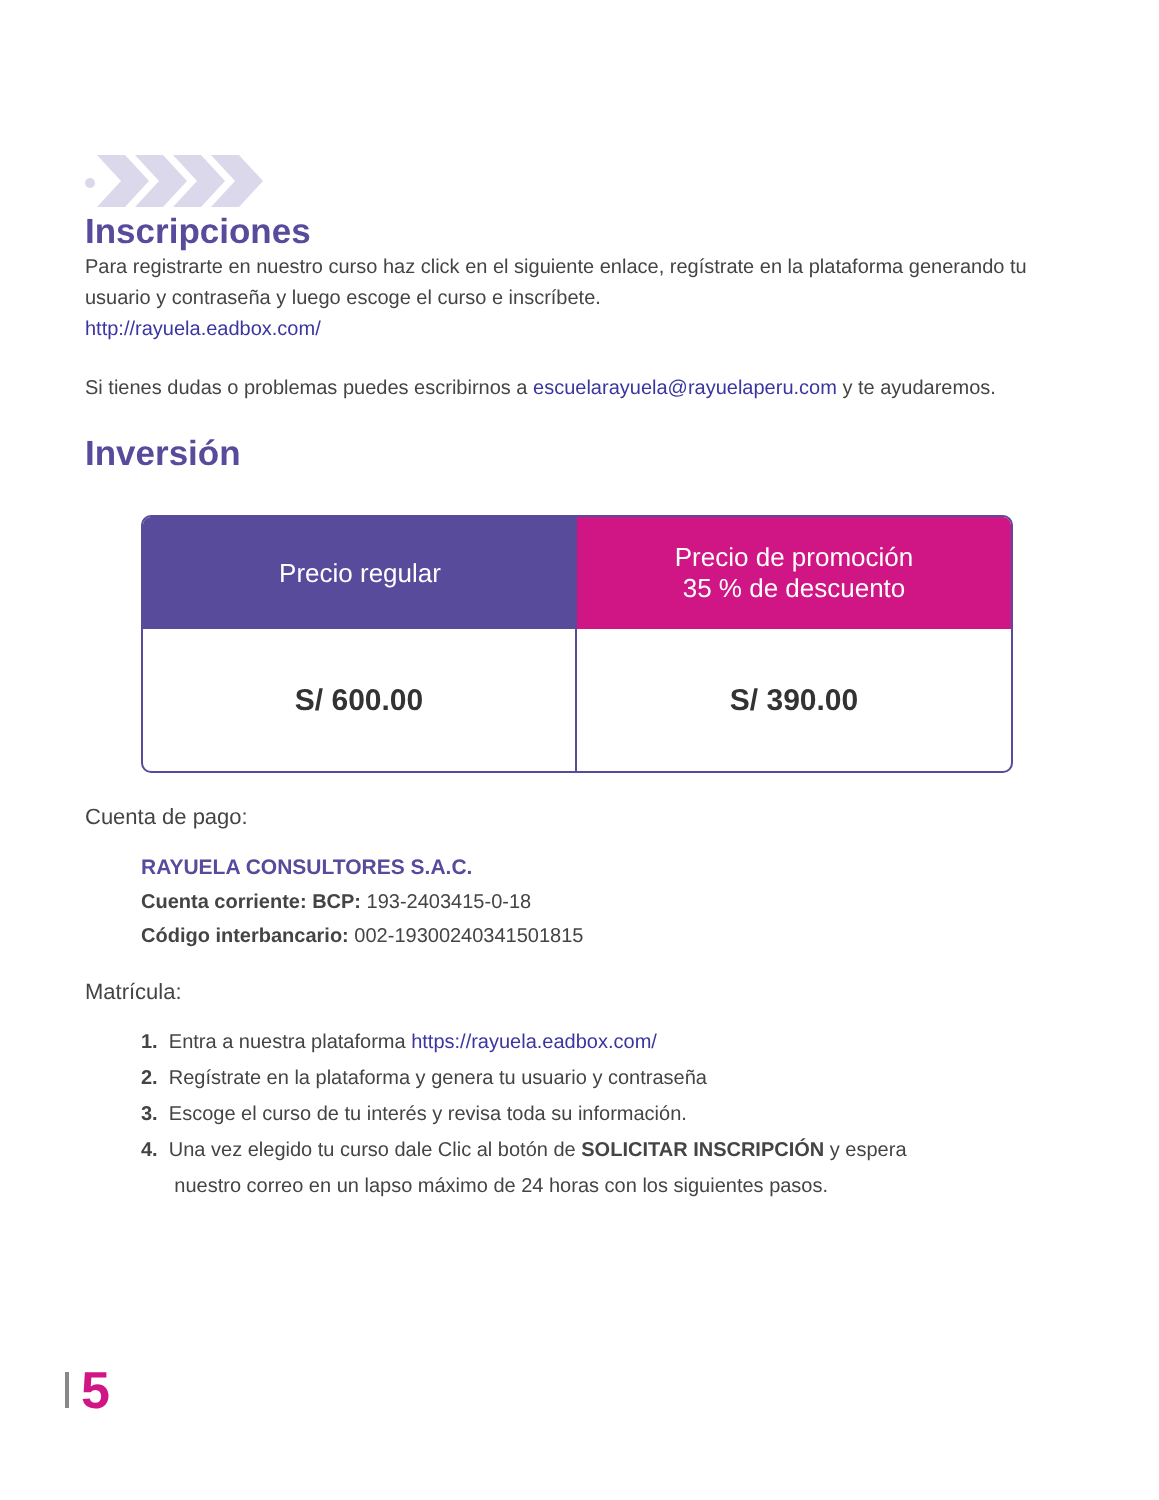Inscripciones
Para registrarte en nuestro curso haz click en el siguiente enlace, regístrate en la plataforma generando tu usuario y contraseña y luego escoge el curso e inscríbete.
http://rayuela.eadbox.com/
Si tienes dudas o problemas puedes escribirnos a escuelarayuela@rayuelaperu.com y te ayudaremos.
Inversión
| Precio regular | Precio de promoción 35 % de descuento |
| --- | --- |
| S/ 600.00 | S/ 390.00 |
Cuenta de pago:
RAYUELA CONSULTORES S.A.C.
Cuenta corriente: BCP: 193-2403415-0-18
Código interbancario: 002-19300240341501815
Matrícula:
1. Entra a nuestra plataforma https://rayuela.eadbox.com/
2. Regístrate en la plataforma y genera tu usuario y contraseña
3. Escoge el curso de tu interés y revisa toda su información.
4. Una vez elegido tu curso dale Clic al botón de SOLICITAR INSCRIPCIÓN y espera
nuestro correo en un lapso máximo de 24 horas con los siguientes pasos.
5